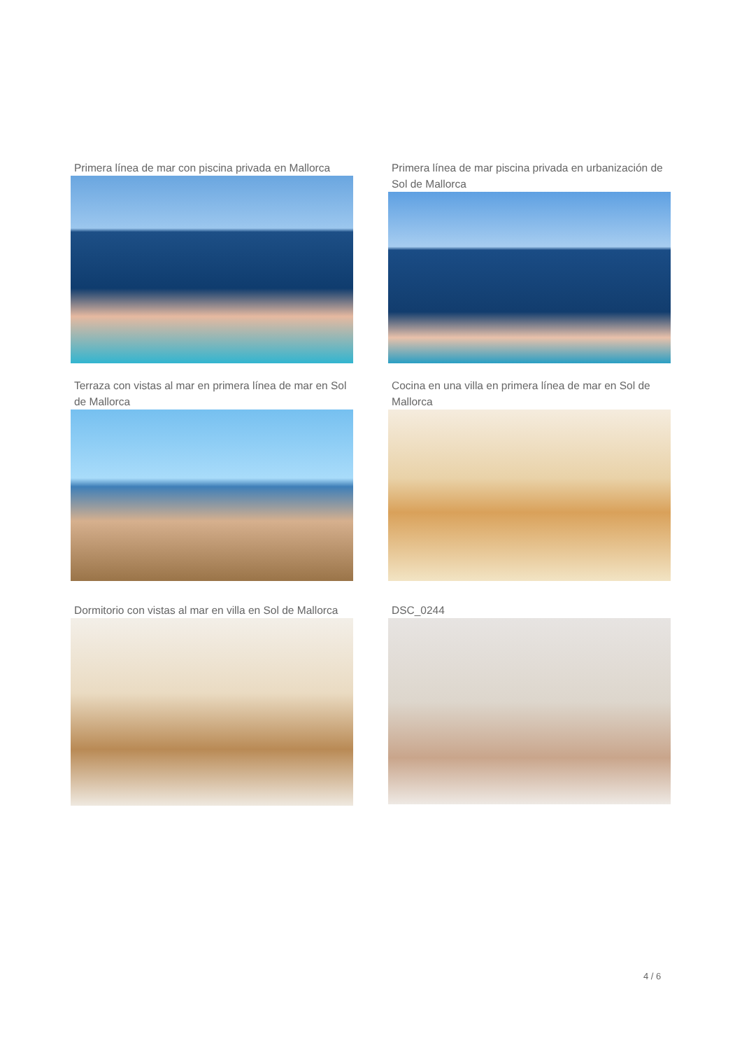Primera línea de mar con piscina privada en Mallorca
Primera línea de mar piscina privada en urbanización de Sol de Mallorca
Terraza con vistas al mar en primera línea de mar en Sol de Mallorca
Cocina en una villa en primera línea de mar en Sol de Mallorca
Dormitorio con vistas al mar en villa en Sol de Mallorca
DSC_0244
4 / 6